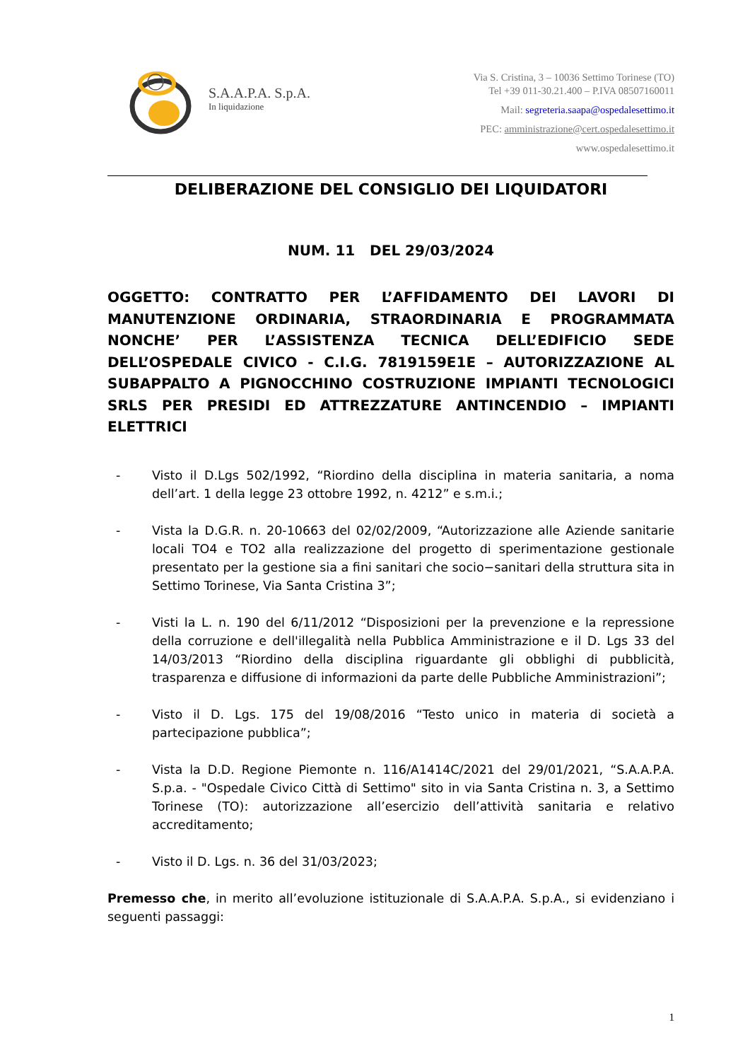S.A.A.P.A. S.p.A.
In liquidazione
Via S. Cristina, 3 – 10036 Settimo Torinese (TO)
Tel +39 011-30.21.400 – P.IVA 08507160011
Mail: segreteria.saapa@ospedalesettimo.it
PEC: amministrazione@cert.ospedalesettimo.it
www.ospedalesettimo.it
DELIBERAZIONE DEL CONSIGLIO DEI LIQUIDATORI
NUM. 11 DEL 29/03/2024
OGGETTO: CONTRATTO PER L’AFFIDAMENTO DEI LAVORI DI MANUTENZIONE ORDINARIA, STRAORDINARIA E PROGRAMMATA NONCHE’ PER L’ASSISTENZA TECNICA DELL’EDIFICIO SEDE DELL’OSPEDALE CIVICO - C.I.G. 7819159E1E – AUTORIZZAZIONE AL SUBAPPALTO A PIGNOCCHINO COSTRUZIONE IMPIANTI TECNOLOGICI SRLS PER PRESIDI ED ATTREZZATURE ANTINCENDIO – IMPIANTI ELETTRICI
- Visto il D.Lgs 502/1992, “Riordino della disciplina in materia sanitaria, a noma dell’art. 1 della legge 23 ottobre 1992, n. 4212” e s.m.i.;
- Vista la D.G.R. n. 20-10663 del 02/02/2009, “Autorizzazione alle Aziende sanitarie locali TO4 e TO2 alla realizzazione del progetto di sperimentazione gestionale presentato per la gestione sia a fini sanitari che socio−sanitari della struttura sita in Settimo Torinese, Via Santa Cristina 3”;
- Visti la L. n. 190 del 6/11/2012 “Disposizioni per la prevenzione e la repressione della corruzione e dell'illegalità nella Pubblica Amministrazione e il D. Lgs 33 del 14/03/2013 “Riordino della disciplina riguardante gli obblighi di pubblicità, trasparenza e diffusione di informazioni da parte delle Pubbliche Amministrazioni”;
- Visto il D. Lgs. 175 del 19/08/2016 “Testo unico in materia di società a partecipazione pubblica”;
- Vista la D.D. Regione Piemonte n. 116/A1414C/2021 del 29/01/2021, “S.A.A.P.A. S.p.a. - "Ospedale Civico Città di Settimo" sito in via Santa Cristina n. 3, a Settimo Torinese (TO): autorizzazione all’esercizio dell’attività sanitaria e relativo accreditamento;
- Visto il D. Lgs. n. 36 del 31/03/2023;
Premesso che, in merito all’evoluzione istituzionale di S.A.A.P.A. S.p.A., si evidenziano i seguenti passaggi:
1